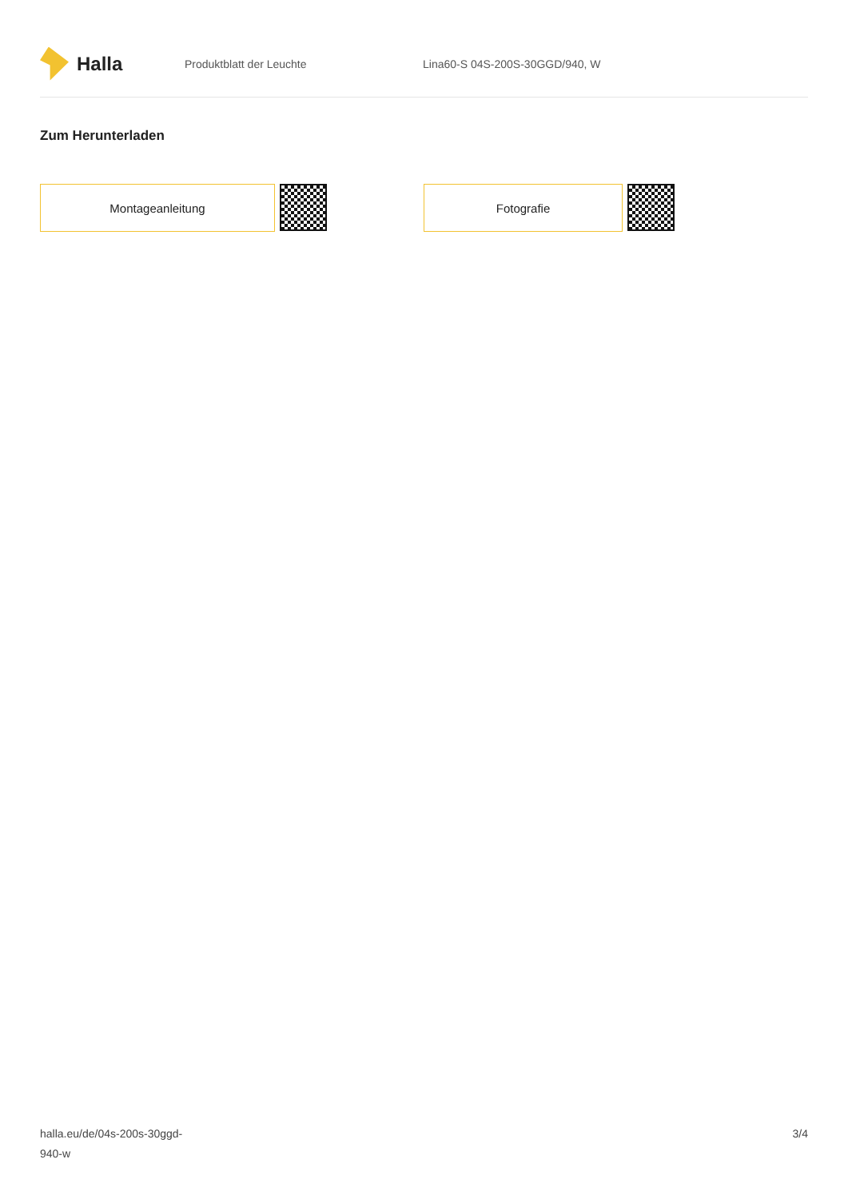Halla
Produktblatt der Leuchte Lina60-S 04S-200S-30GGD/940, W
Zum Herunterladen
Montageanleitung Fotografie
halla.eu/de/04s-200s-30ggd-
940-w
3/4